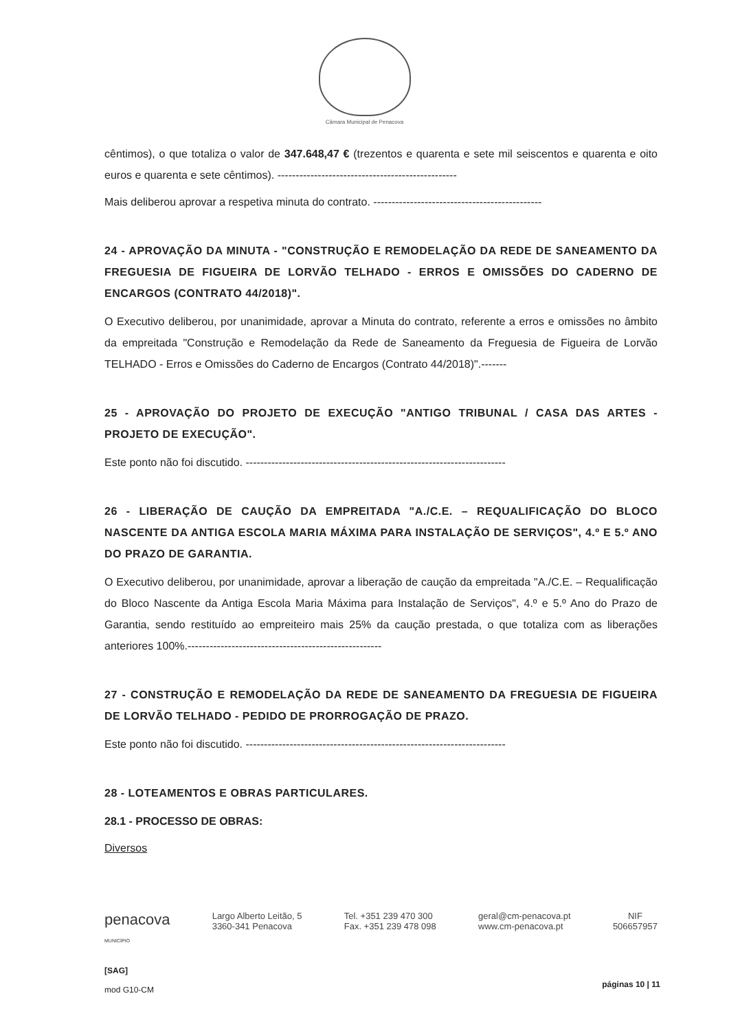Câmara Municipal de Penacova
cêntimos), o que totaliza o valor de 347.648,47 € (trezentos e quarenta e sete mil seiscentos e quarenta e oito euros e quarenta e sete cêntimos). -------------------------------------------------
Mais deliberou aprovar a respetiva minuta do contrato. ----------------------------------------------
24 - APROVAÇÃO DA MINUTA - "CONSTRUÇÃO E REMODELAÇÃO DA REDE DE SANEAMENTO DA FREGUESIA DE FIGUEIRA DE LORVÃO TELHADO - ERROS E OMISSÕES DO CADERNO DE ENCARGOS (CONTRATO 44/2018)".
O Executivo deliberou, por unanimidade, aprovar a Minuta do contrato, referente a erros e omissões no âmbito da empreitada "Construção e Remodelação da Rede de Saneamento da Freguesia de Figueira de Lorvão TELHADO - Erros e Omissões do Caderno de Encargos (Contrato 44/2018)".-------
25 - APROVAÇÃO DO PROJETO DE EXECUÇÃO "ANTIGO TRIBUNAL / CASA DAS ARTES - PROJETO DE EXECUÇÃO".
Este ponto não foi discutido. -----------------------------------------------------------------------
26 - LIBERAÇÃO DE CAUÇÃO DA EMPREITADA "A./C.E. – REQUALIFICAÇÃO DO BLOCO NASCENTE DA ANTIGA ESCOLA MARIA MÁXIMA PARA INSTALAÇÃO DE SERVIÇOS", 4.º E 5.º ANO DO PRAZO DE GARANTIA.
O Executivo deliberou, por unanimidade, aprovar a liberação de caução da empreitada "A./C.E. – Requalificação do Bloco Nascente da Antiga Escola Maria Máxima para Instalação de Serviços", 4.º e 5.º Ano do Prazo de Garantia, sendo restituído ao empreiteiro mais 25% da caução prestada, o que totaliza com as liberações anteriores 100%.-----------------------------------------------------
27 - CONSTRUÇÃO E REMODELAÇÃO DA REDE DE SANEAMENTO DA FREGUESIA DE FIGUEIRA DE LORVÃO TELHADO - PEDIDO DE PRORROGAÇÃO DE PRAZO.
Este ponto não foi discutido. -----------------------------------------------------------------------
28 - LOTEAMENTOS E OBRAS PARTICULARES.
28.1 - PROCESSO DE OBRAS:
Diversos
penacova
MUNICÍPIO
Largo Alberto Leitão, 5
3360-341 Penacova
Tel. +351 239 470 300
Fax. +351 239 478 098
geral@cm-penacova.pt
www.cm-penacova.pt
NIF
506657957
[SAG]
mod G10-CM
páginas 10 | 11